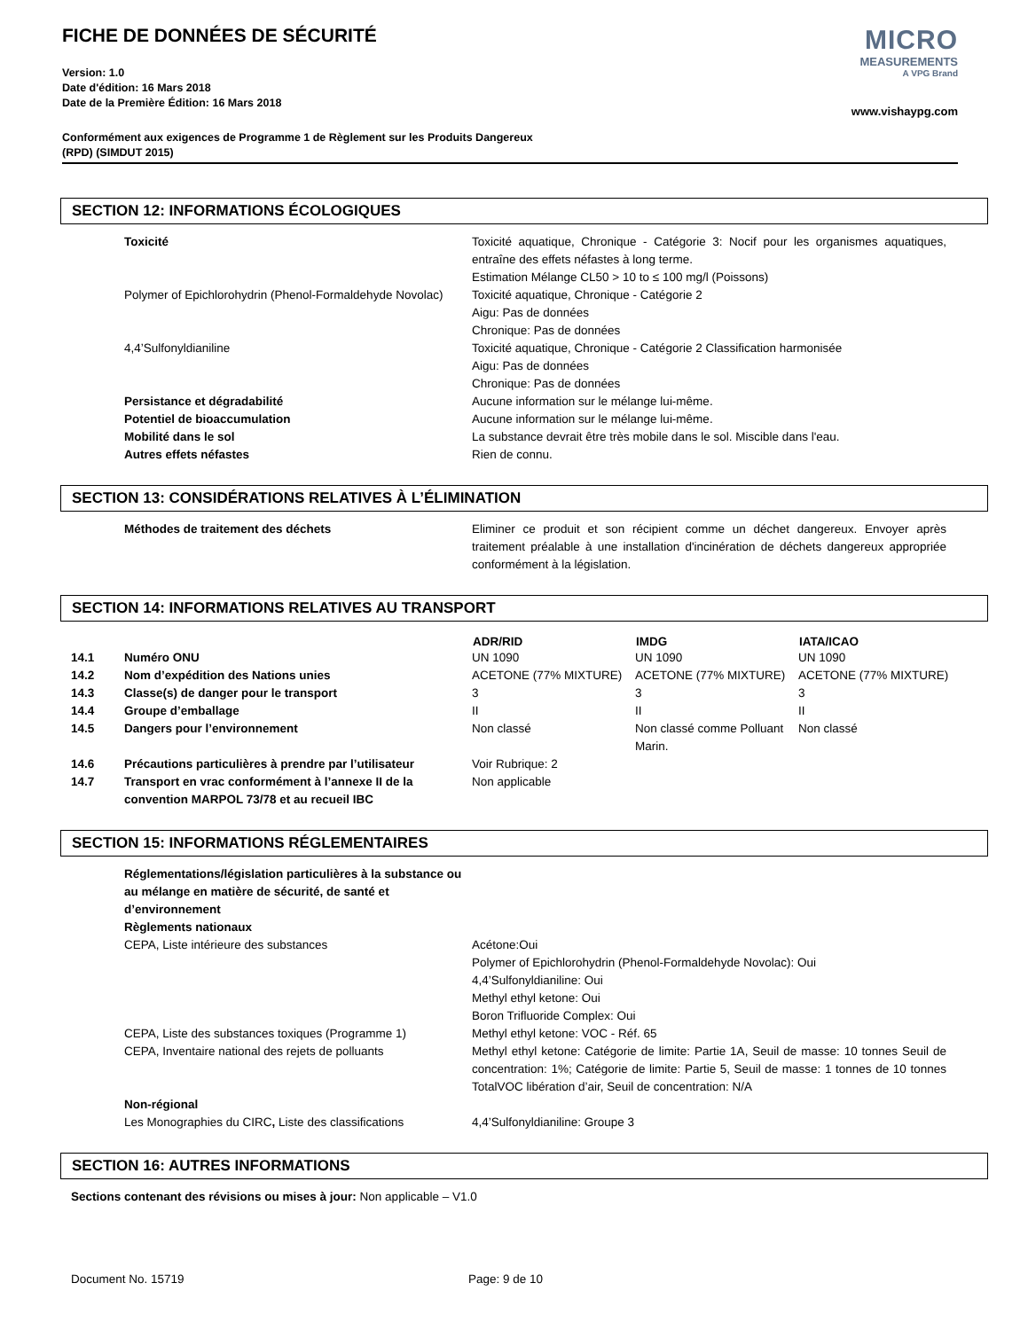FICHE DE DONNÉES DE SÉCURITÉ
Version: 1.0
Date d'édition: 16 Mars 2018
Date de la Première Édition: 16 Mars 2018
MICRO
MEASUREMENTS
A VPG Brand
www.vishaypg.com
Conformément aux exigences de Programme 1 de Règlement sur les Produits Dangereux
(RPD) (SIMDUT 2015)
SECTION 12: INFORMATIONS ÉCOLOGIQUES
| Toxicité | Toxicité aquatique, Chronique - Catégorie 3: Nocif pour les organismes aquatiques, entraîne des effets néfastes à long terme. Estimation Mélange CL50 > 10 to ≤ 100 mg/l (Poissons) |
| Polymer of Epichlorohydrin (Phenol-Formaldehyde Novolac) | Toxicité aquatique, Chronique - Catégorie 2 Aigu: Pas de données Chronique: Pas de données |
| 4,4’Sulfonyldianiline | Toxicité aquatique, Chronique - Catégorie 2 Classification harmonisée Aigu: Pas de données Chronique: Pas de données |
| Persistance et dégradabilité | Aucune information sur le mélange lui-même. |
| Potentiel de bioaccumulation | Aucune information sur le mélange lui-même. |
| Mobilité dans le sol | La substance devrait être très mobile dans le sol. Miscible dans l'eau. |
| Autres effets néfastes | Rien de connu. |
SECTION 13: CONSIDÉRATIONS RELATIVES À L’ÉLIMINATION
| Méthodes de traitement des déchets | Eliminer ce produit et son récipient comme un déchet dangereux. Envoyer après traitement préalable à une installation d'incinération de déchets dangereux appropriée conformément à la législation. |
SECTION 14: INFORMATIONS RELATIVES AU TRANSPORT
| | | ADR/RID | IMDG | IATA/ICAO |
| --- | --- | --- | --- | --- |
| 14.1 | Numéro ONU | UN 1090 | UN 1090 | UN 1090 |
| 14.2 | Nom d’expédition des Nations unies | ACETONE (77% MIXTURE) | ACETONE (77% MIXTURE) | ACETONE (77% MIXTURE) |
| 14.3 | Classe(s) de danger pour le transport | 3 | 3 | 3 |
| 14.4 | Groupe d’emballage | II | II | II |
| 14.5 | Dangers pour l’environnement | Non classé | Non classé comme Polluant Marin. | Non classé |
| 14.6 | Précautions particulières à prendre par l’utilisateur | Voir Rubrique: 2 | | |
| 14.7 | Transport en vrac conformément à l’annexe II de la convention MARPOL 73/78 et au recueil IBC | Non applicable | | |
SECTION 15: INFORMATIONS RÉGLEMENTAIRES
| Réglementations/législation particulières à la substance ou au mélange en matière de sécurité, de santé et d’environnement Règlements nationaux | |
| CEPA, Liste intérieure des substances | Acétone:Oui Polymer of Epichlorohydrin (Phenol-Formaldehyde Novolac): Oui 4,4’Sulfonyldianiline: Oui Methyl ethyl ketone: Oui Boron Trifluoride Complex: Oui |
| CEPA, Liste des substances toxiques (Programme 1) | Methyl ethyl ketone: VOC - Réf. 65 |
| CEPA, Inventaire national des rejets de polluants | Methyl ethyl ketone: Catégorie de limite: Partie 1A, Seuil de masse: 10 tonnes Seuil de concentration: 1%; Catégorie de limite: Partie 5, Seuil de masse: 1 tonnes de 10 tonnes TotalVOC libération d’air, Seuil de concentration: N/A |
| Non-régional Les Monographies du CIRC , Liste des classifications | 4,4’Sulfonyldianiline: Groupe 3 |
SECTION 16: AUTRES INFORMATIONS
Sections contenant des révisions ou mises à jour: Non applicable – V1.0
Document No. 15719 Page: 9 de 10